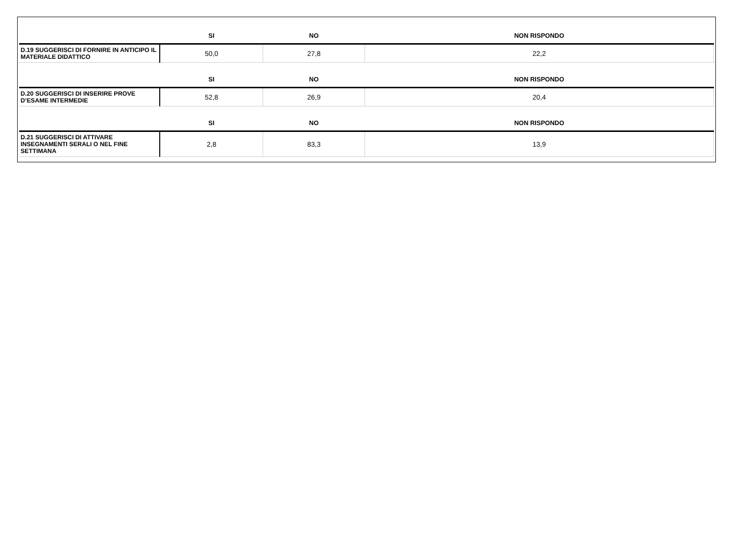| | SI | NO | NON RISPONDO |
| --- | --- | --- | --- |
| D.19 SUGGERISCI DI FORNIRE IN ANTICIPO IL MATERIALE DIDATTICO | 50,0 | 27,8 | 22,2 |
| | SI | NO | NON RISPONDO |
| D.20 SUGGERISCI DI INSERIRE PROVE D’ESAME INTERMEDIE | 52,8 | 26,9 | 20,4 |
| | SI | NO | NON RISPONDO |
| D.21 SUGGERISCI DI ATTIVARE INSEGNAMENTI SERALI O NEL FINE SETTIMANA | 2,8 | 83,3 | 13,9 |